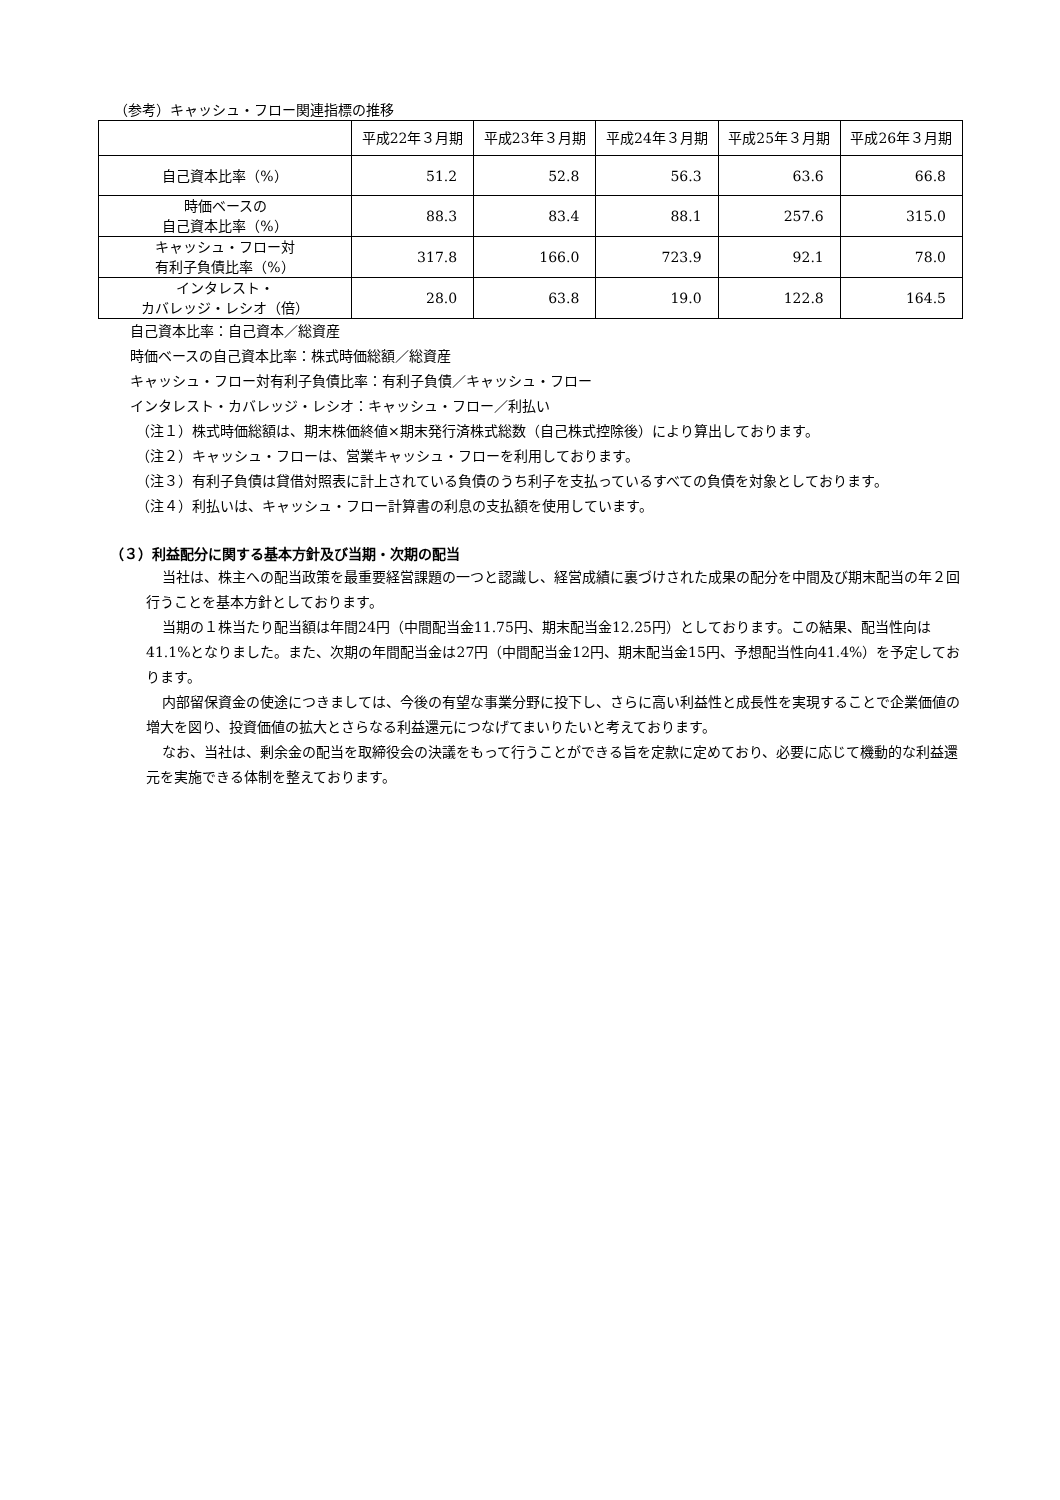（参考）キャッシュ・フロー関連指標の推移
| | 平成22年３月期 | 平成23年３月期 | 平成24年３月期 | 平成25年３月期 | 平成26年３月期 |
| --- | --- | --- | --- | --- | --- |
| 自己資本比率（%） | 51.2 | 52.8 | 56.3 | 63.6 | 66.8 |
| 時価ベースの 自己資本比率（%） | 88.3 | 83.4 | 88.1 | 257.6 | 315.0 |
| キャッシュ・フロー対 有利子負債比率（%） | 317.8 | 166.0 | 723.9 | 92.1 | 78.0 |
| インタレスト・ カバレッジ・レシオ（倍） | 28.0 | 63.8 | 19.0 | 122.8 | 164.5 |
自己資本比率：自己資本／総資産
時価ベースの自己資本比率：株式時価総額／総資産
キャッシュ・フロー対有利子負債比率：有利子負債／キャッシュ・フロー
インタレスト・カバレッジ・レシオ：キャッシュ・フロー／利払い
（注１）株式時価総額は、期末株価終値×期末発行済株式総数（自己株式控除後）により算出しております。
（注２）キャッシュ・フローは、営業キャッシュ・フローを利用しております。
（注３）有利子負債は貸借対照表に計上されている負債のうち利子を支払っているすべての負債を対象としております。
（注４）利払いは、キャッシュ・フロー計算書の利息の支払額を使用しています。
（３）利益配分に関する基本方針及び当期・次期の配当
当社は、株主への配当政策を最重要経営課題の一つと認識し、経営成績に裏づけされた成果の配分を中間及び期末配当の年２回行うことを基本方針としております。
当期の１株当たり配当額は年間24円（中間配当金11.75円、期末配当金12.25円）としております。この結果、配当性向は41.1%となりました。また、次期の年間配当金は27円（中間配当金12円、期末配当金15円、予想配当性向41.4%）を予定しております。
内部留保資金の使途につきましては、今後の有望な事業分野に投下し、さらに高い利益性と成長性を実現することで企業価値の増大を図り、投資価値の拡大とさらなる利益還元につなげてまいりたいと考えております。
なお、当社は、剰余金の配当を取締役会の決議をもって行うことができる旨を定款に定めており、必要に応じて機動的な利益還元を実施できる体制を整えております。